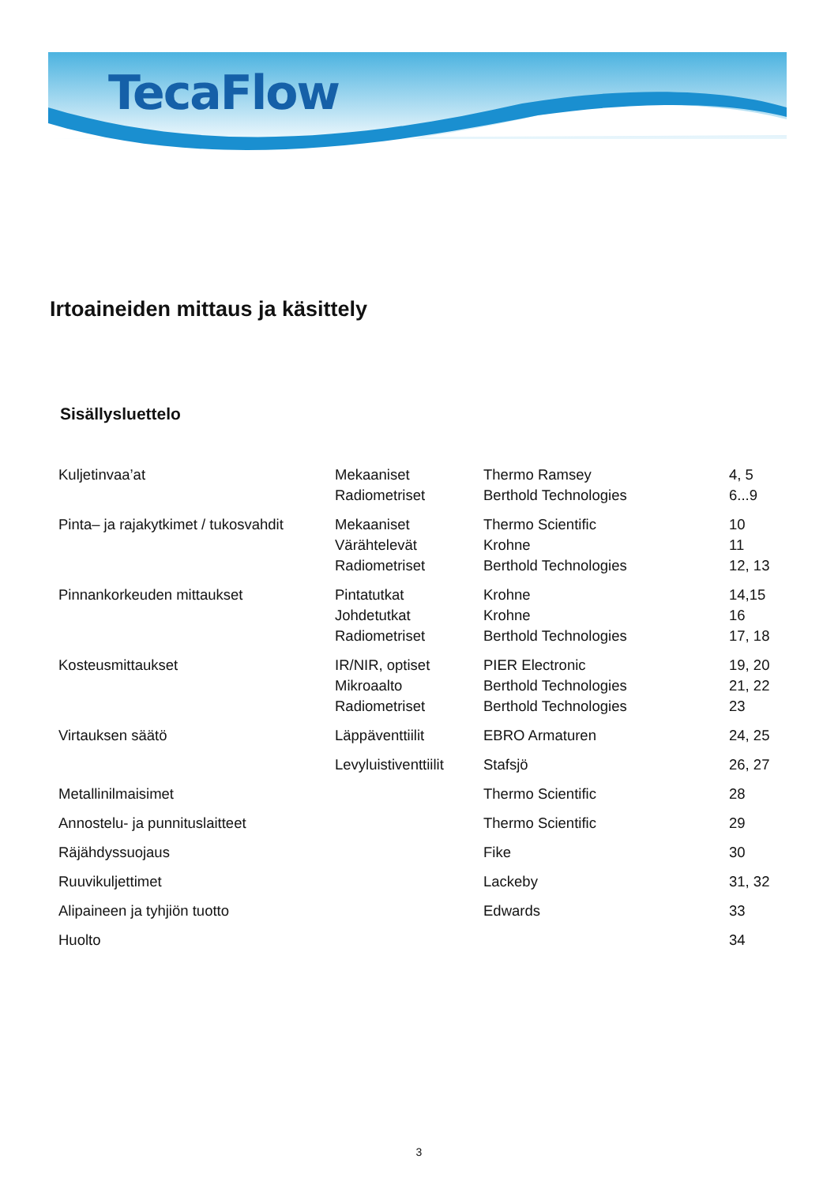TecaFlow
Irtoaineiden mittaus ja käsittely
Sisällysluettelo
| Kuljetinvaa’at | Mekaaniset | Thermo Ramsey | 4, 5 |
| | Radiometriset | Berthold Technologies | 6...9 |
| Pinta– ja rajakytkimet / tukosvahdit | Mekaaniset | Thermo Scientific | 10 |
| | Värähtelevät | Krohne | 11 |
| | Radiometriset | Berthold Technologies | 12, 13 |
| Pinnankorkeuden mittaukset | Pintatutkat | Krohne | 14,15 |
| | Johdetutkat | Krohne | 16 |
| | Radiometriset | Berthold Technologies | 17, 18 |
| Kosteusmittaukset | IR/NIR, optiset | PIER Electronic | 19, 20 |
| | Mikroaalto | Berthold Technologies | 21, 22 |
| | Radiometriset | Berthold Technologies | 23 |
| Virtauksen säätö | Läppäventtiilit | EBRO Armaturen | 24, 25 |
| | Levyluistiventtiilit | Stafsjö | 26, 27 |
| Metallinilmaisimet | | Thermo Scientific | 28 |
| Annostelu- ja punnituslaitteet | | Thermo Scientific | 29 |
| Räjähdyssuojaus | | Fike | 30 |
| Ruuvikuljettimet | | Lackeby | 31, 32 |
| Alipaineen ja tyhjiön tuotto | | Edwards | 33 |
| Huolto | | | 34 |
3